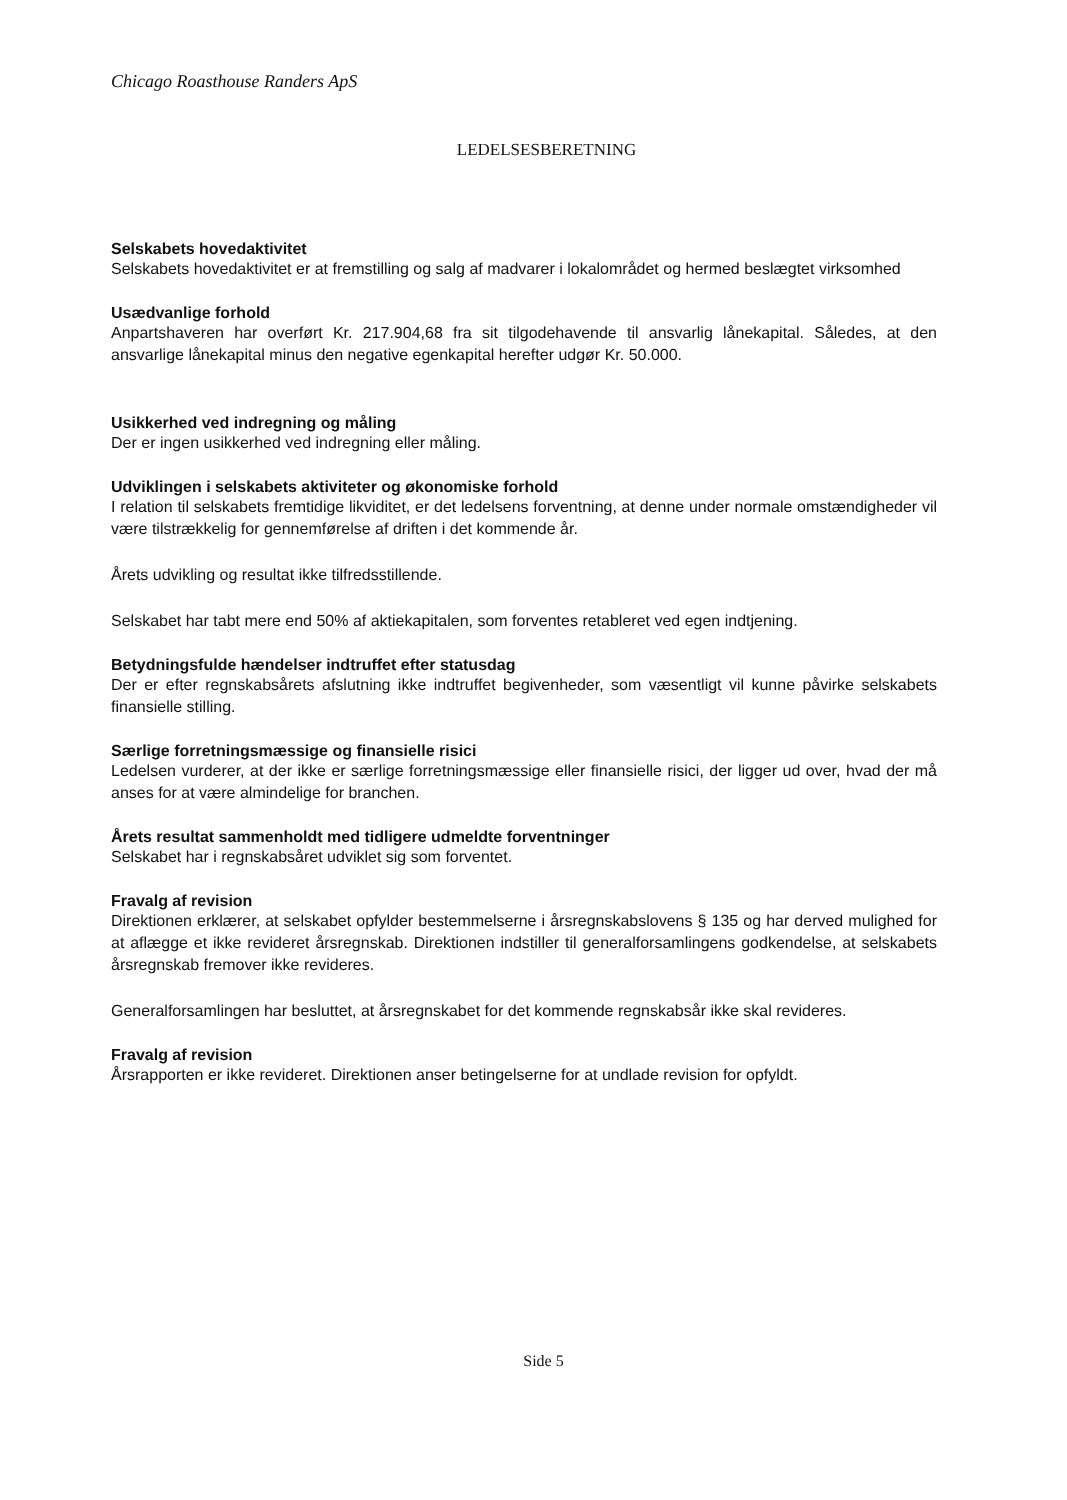Chicago Roasthouse Randers ApS
LEDELSESBERETNING
Selskabets hovedaktivitet
Selskabets hovedaktivitet er at fremstilling og salg af madvarer i lokalområdet og hermed beslægtet virksomhed
Usædvanlige forhold
Anpartshaveren har overført Kr. 217.904,68 fra sit tilgodehavende til ansvarlig lånekapital. Således, at den ansvarlige lånekapital minus den negative egenkapital herefter udgør Kr. 50.000.
Usikkerhed ved indregning og måling
Der er ingen usikkerhed ved indregning eller måling.
Udviklingen i selskabets aktiviteter og økonomiske forhold
I relation til selskabets fremtidige likviditet, er det ledelsens forventning, at denne under normale omstændigheder vil være tilstrækkelig for gennemførelse af driften i det kommende år.
Årets udvikling og resultat ikke tilfredsstillende.
Selskabet har tabt mere end 50% af aktiekapitalen, som forventes retableret ved egen indtjening.
Betydningsfulde hændelser indtruffet efter statusdag
Der er efter regnskabsårets afslutning ikke indtruffet begivenheder, som væsentligt vil kunne påvirke selskabets finansielle stilling.
Særlige forretningsmæssige og finansielle risici
Ledelsen vurderer, at der ikke er særlige forretningsmæssige eller finansielle risici, der ligger ud over, hvad der må anses for at være almindelige for branchen.
Årets resultat sammenholdt med tidligere udmeldte forventninger
Selskabet har i regnskabsåret udviklet sig som forventet.
Fravalg af revision
Direktionen erklærer, at selskabet opfylder bestemmelserne i årsregnskabslovens § 135 og har derved mulighed for at aflægge et ikke revideret årsregnskab. Direktionen indstiller til generalforsamlingens godkendelse, at selskabets årsregnskab fremover ikke revideres.
Generalforsamlingen har besluttet, at årsregnskabet for det kommende regnskabsår ikke skal revideres.
Fravalg af revision
Årsrapporten er ikke revideret. Direktionen anser betingelserne for at undlade revision for opfyldt.
Side 5